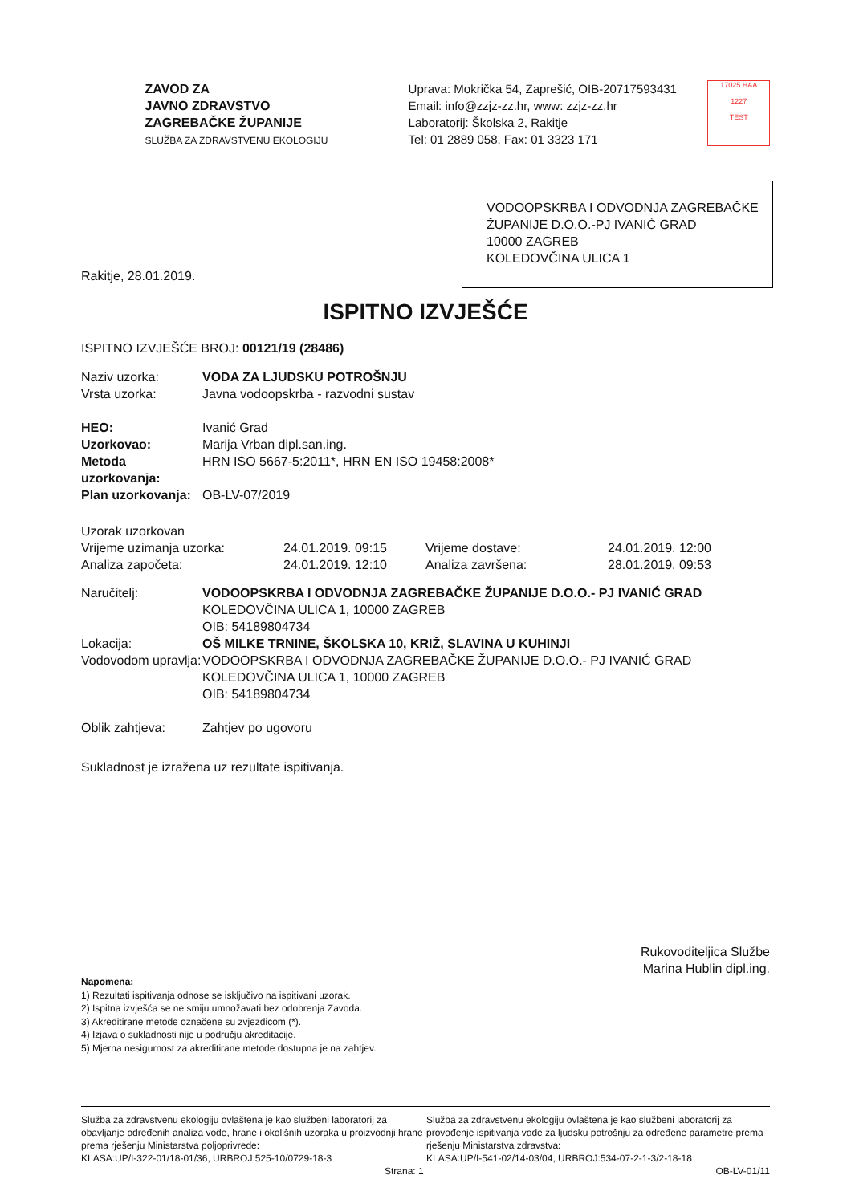ZAVOD ZA
JAVNO ZDRAVSTVO
ZAGREBAČKE ŽUPANIJE
SLUŽBA ZA ZDRAVSTVENU EKOLOGIJU
Uprava: Mokrička 54, Zaprešić, OIB-20717593431
Email: info@zzjz-zz.hr, www: zzjz-zz.hr
Laboratorij: Školska 2, Rakitje
Tel: 01 2889 058, Fax: 01 3323 171
17025 HAA
1227
TEST
VODOOPSKRBA I ODVODNJA ZAGREBAČKE
ŽUPANIJE D.O.O.-PJ IVANIĆ GRAD
10000 ZAGREB
KOLEDOVČINA ULICA 1
Rakitje, 28.01.2019.
ISPITNO IZVJEŠĆE
ISPITNO IZVJEŠĆE BROJ: 00121/19 (28486)
| Naziv uzorka: | VODA ZA LJUDSKU POTROŠNJU |
| Vrsta uzorka: | Javna vodoopskrba - razvodni sustav |
| HEO: | Ivanić Grad |
| Uzorkovao: | Marija Vrban dipl.san.ing. |
| Metoda uzorkovanja: | HRN ISO 5667-5:2011*, HRN EN ISO 19458:2008* |
| Plan uzorkovanja: | OB-LV-07/2019 |
| Uzorak uzorkovan | | | |
| Vrijeme uzimanja uzorka: | 24.01.2019. 09:15 | Vrijeme dostave: | 24.01.2019. 12:00 |
| Analiza započeta: | 24.01.2019. 12:10 | Analiza završena: | 28.01.2019. 09:53 |
| Naručitelj: | VODOOPSKRBA I ODVODNJA ZAGREBAČKE ŽUPANIJE D.O.O.- PJ IVANIĆ GRAD KOLEDOVČINA ULICA 1, 10000 ZAGREB OIB: 54189804734 |
| Lokacija: | OŠ MILKE TRNINE, ŠKOLSKA 10, KRIŽ, SLAVINA U KUHINJI |
| Vodovodom upravlja: | VODOOPSKRBA I ODVODNJA ZAGREBAČKE ŽUPANIJE D.O.O.- PJ IVANIĆ GRAD KOLEDOVČINA ULICA 1, 10000 ZAGREB OIB: 54189804734 |
| Oblik zahtjeva: | Zahtjev po ugovoru |
Sukladnost je izražena uz rezultate ispitivanja.
Rukovoditeljica Službe
Marina Hublin dipl.ing.
Napomena:
1) Rezultati ispitivanja odnose se isključivo na ispitivani uzorak.
2) Ispitna izvješća se ne smiju umnožavati bez odobrenja Zavoda.
3) Akreditirane metode označene su zvjezdicom (*).
4) Izjava o sukladnosti nije u području akreditacije.
5) Mjerna nesigurnost za akreditirane metode dostupna je na zahtjev.
Služba za zdravstvenu ekologiju ovlaštena je kao službeni laboratorij za obavljanje određenih analiza vode, hrane i okolišnih uzoraka u proizvodnji hrane prema rješenju Ministarstva poljoprivrede:
KLASA:UP/I-322-01/18-01/36, URBROJ:525-10/0729-18-3
Strana: 1
Služba za zdravstvenu ekologiju ovlaštena je kao službeni laboratorij za provođenje ispitivanja vode za ljudsku potrošnju za određene parametre prema rješenju Ministarstva zdravstva:
KLASA:UP/I-541-02/14-03/04, URBROJ:534-07-2-1-3/2-18-18
OB-LV-01/11